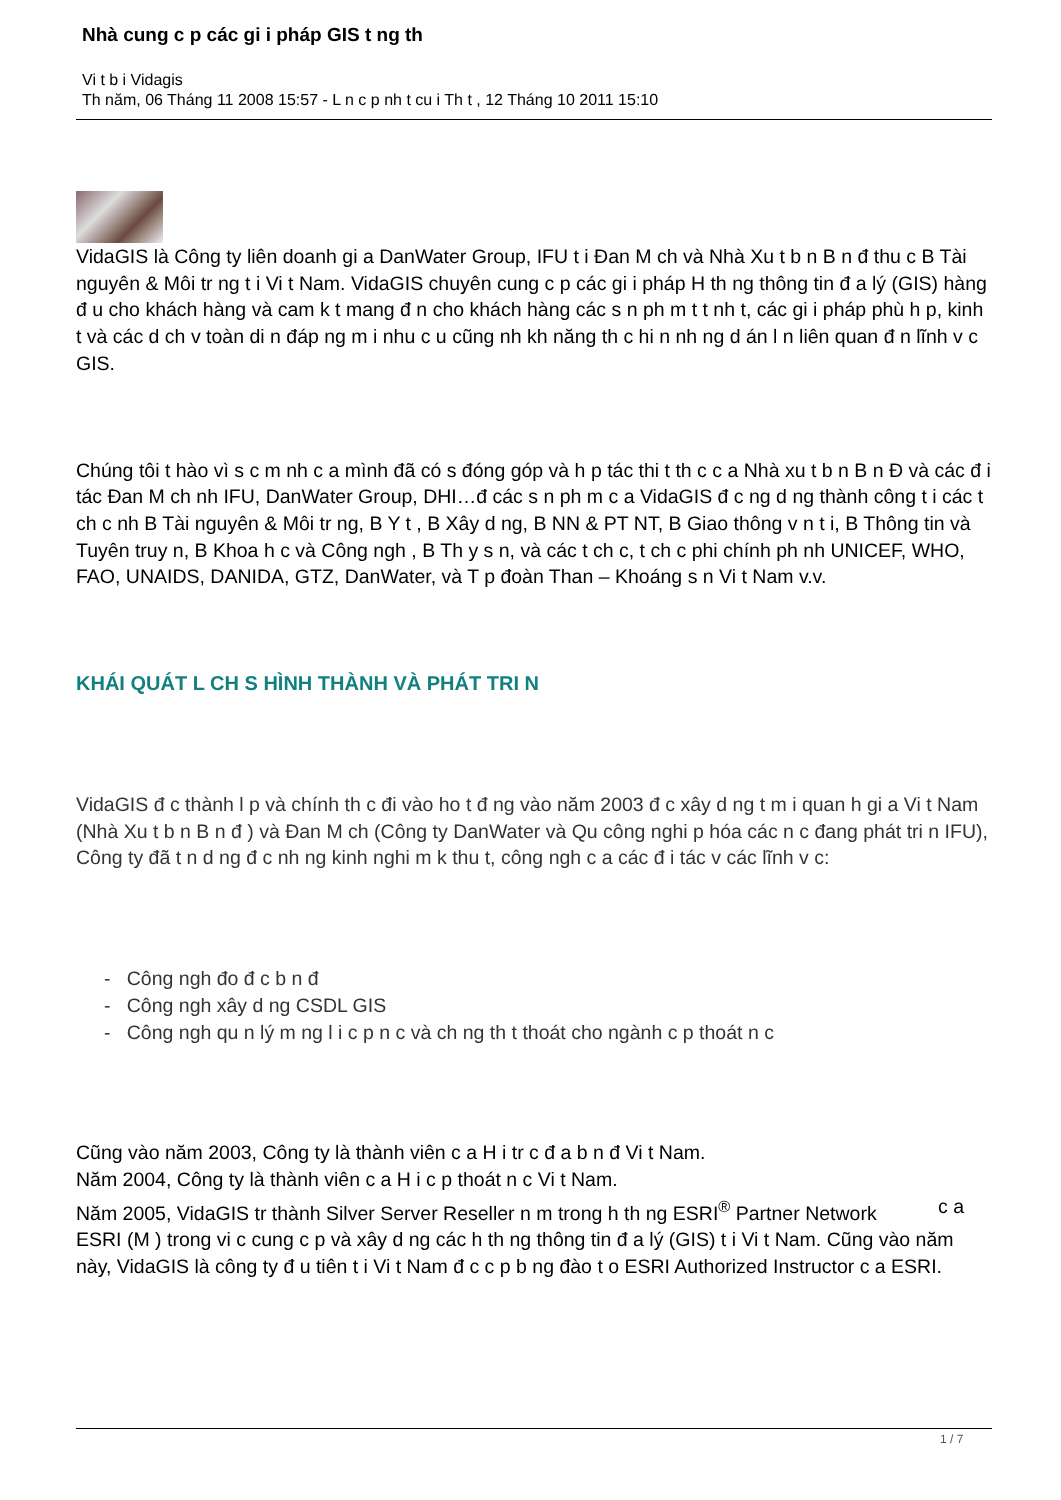Nhà cung c p các gi i pháp GIS t ng th
Vi t b i Vidagis
Th năm, 06 Tháng 11 2008 15:57 - L n c p nh t cu i Th t , 12 Tháng 10 2011 15:10
VidaGIS là Công ty liên doanh gi a DanWater Group, IFU t i Đan M ch và Nhà Xu t b n B n đ thu c B Tài nguyên & Môi tr ng t i Vi t Nam. VidaGIS chuyên cung c p các gi i pháp H th ng thông tin đ a lý (GIS) hàng đ u cho khách hàng và cam k t mang đ n cho khách hàng các s n ph m t t nh t, các gi i pháp phù h p, kinh t và các d ch v toàn di n đáp ng m i nhu c u cũng nh kh năng th c hi n nh ng d án l n liên quan đ n lĩnh v c GIS.
Chúng tôi t hào vì s c m nh c a mình đã có s đóng góp và h p tác thi t th c c a Nhà xu t b n B n Đ và các đ i tác Đan M ch nh IFU, DanWater Group, DHI…đ các s n ph m c a VidaGIS đ c ng d ng thành công t i các t ch c nh B Tài nguyên & Môi tr ng, B Y t , B Xây d ng, B NN & PT NT, B Giao thông v n t i, B Thông tin và Tuyên truy n, B Khoa h c và Công ngh , B Th y s n, và các t ch c, t ch c phi chính ph nh UNICEF, WHO, FAO, UNAIDS, DANIDA, GTZ, DanWater, và T p đoàn Than – Khoáng s n Vi t Nam v.v.
KHÁI QUÁT L CH S HÌNH THÀNH VÀ PHÁT TRI N
VidaGIS đ c thành l p và chính th c đi vào ho t đ ng vào năm 2003 đ c xây d ng t m i quan h gi a Vi t Nam (Nhà Xu t b n B n đ ) và Đan M ch (Công ty DanWater và Qu công nghi p hóa các n c đang phát tri n IFU), Công ty đã t n d ng đ c nh ng kinh nghi m k thu t, công ngh c a các đ i tác v các lĩnh v c:
- Công ngh đo đ c b n đ
- Công ngh xây d ng CSDL GIS
- Công ngh qu n lý m ng l i c p n c và ch ng th t thoát cho ngành c p thoát n c
Cũng vào năm 2003, Công ty là thành viên c a H i tr c đ a b n đ Vi t Nam.
Năm 2004, Công ty là thành viên c a H i c p thoát n c Vi t Nam.
Năm 2005, VidaGIS tr thành Silver Server Reseller n m trong h th ng ESRI<sup>®</sup> Partner Network c a
ESRI (M ) trong vi c cung c p và xây d ng các h th ng thông tin đ a lý (GIS) t i Vi t Nam. Cũng vào năm này, VidaGIS là công ty đ u tiên t i Vi t Nam đ c c p b ng đào t o ESRI Authorized Instructor c a ESRI.
1 / 7